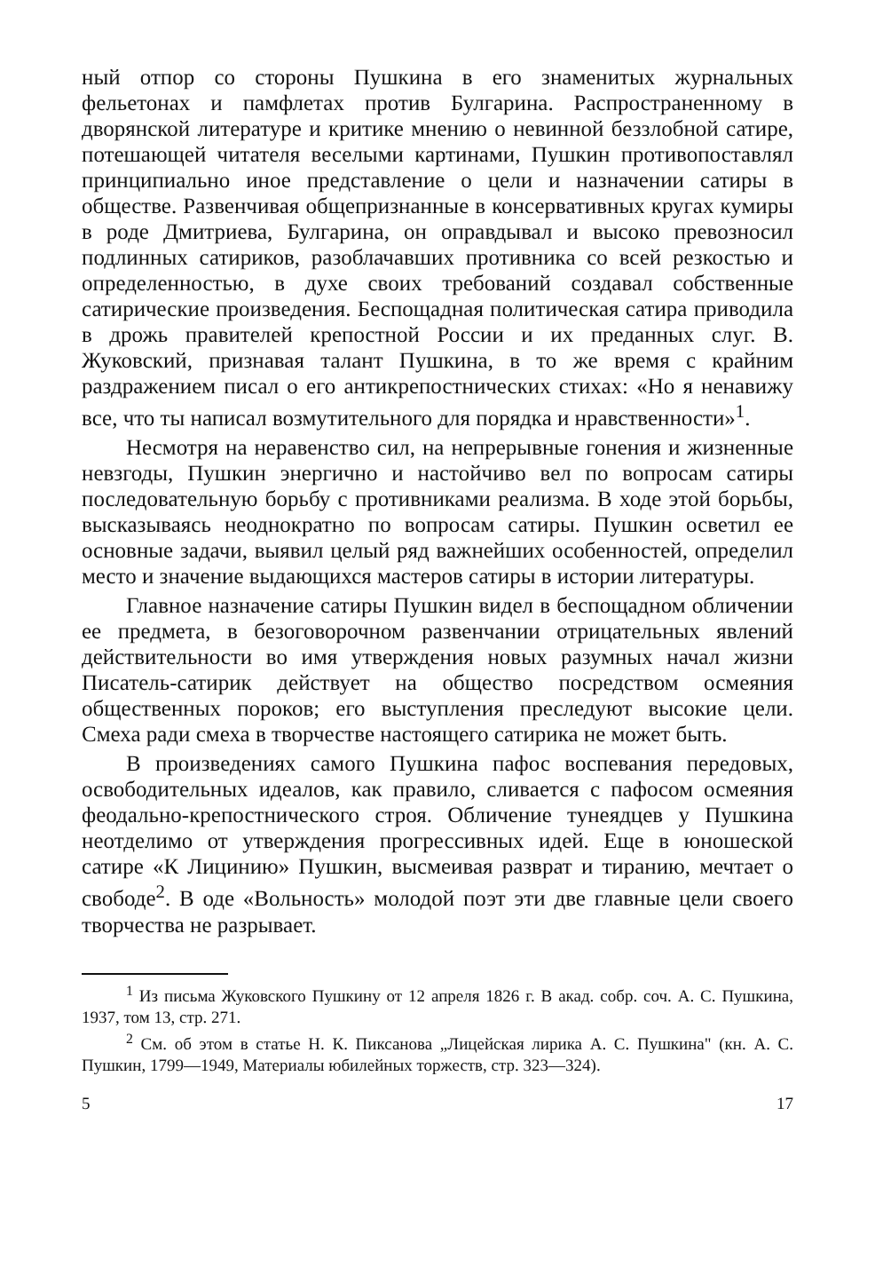ный отпор со стороны Пушкина в его знаменитых журнальных фельетонах и памфлетах против Булгарина. Распространенному в дворянской литературе и критике мнению о невинной беззлобной сатире, потешающей читателя веселыми картинами, Пушкин противопоставлял принципиально иное представление о цели и назначении сатиры в обществе. Развенчивая общепризнанные в консервативных кругах кумиры в роде Дмитриева, Булгарина, он оправдывал и высоко превозносил подлинных сатириков, разоблачавших противника со всей резкостью и определенностью, в духе своих требований создавал собственные сатирические произведения. Беспощадная политическая сатира приводила в дрожь правителей крепостной России и их преданных слуг. В. Жуковский, признавая талант Пушкина, в то же время с крайним раздражением писал о его антикрепостнических стихах: «Но я ненавижу все, что ты написал возмутительного для порядка и нравственности»<sup>1</sup>.
Несмотря на неравенство сил, на непрерывные гонения и жизненные невзгоды, Пушкин энергично и настойчиво вел по вопросам сатиры последовательную борьбу с противниками реализма. В ходе этой борьбы, высказываясь неоднократно по вопросам сатиры. Пушкин осветил ее основные задачи, выявил целый ряд важнейших особенностей, определил место и значение выдающихся мастеров сатиры в истории литературы.
Главное назначение сатиры Пушкин видел в беспощадном обличении ее предмета, в безоговорочном развенчании отрицательных явлений действительности во имя утверждения новых разумных начал жизни Писатель-сатирик действует на общество посредством осмеяния общественных пороков; его выступления преследуют высокие цели. Смеха ради смеха в творчестве настоящего сатирика не может быть.
В произведениях самого Пушкина пафос воспевания передовых, освободительных идеалов, как правило, сливается с пафосом осмеяния феодально-крепостнического строя. Обличение тунеядцев у Пушкина неотделимо от утверждения прогрессивных идей. Еще в юношеской сатире «К Лицинию» Пушкин, высмеивая разврат и тиранию, мечтает о свободе<sup>2</sup>. В оде «Вольность» молодой поэт эти две главные цели своего творчества не разрывает.
<sup>1</sup> Из письма Жуковского Пушкину от 12 апреля 1826 г. В акад. собр. соч. А. С. Пушкина, 1937, том 13, стр. 271.
<sup>2</sup> См. об этом в статье Н. К. Пиксанова „Лицейская лирика А. С. Пушкина" (кн. А. С. Пушкин, 1799—1949, Материалы юбилейных торжеств, стр. 323—324).
5 17